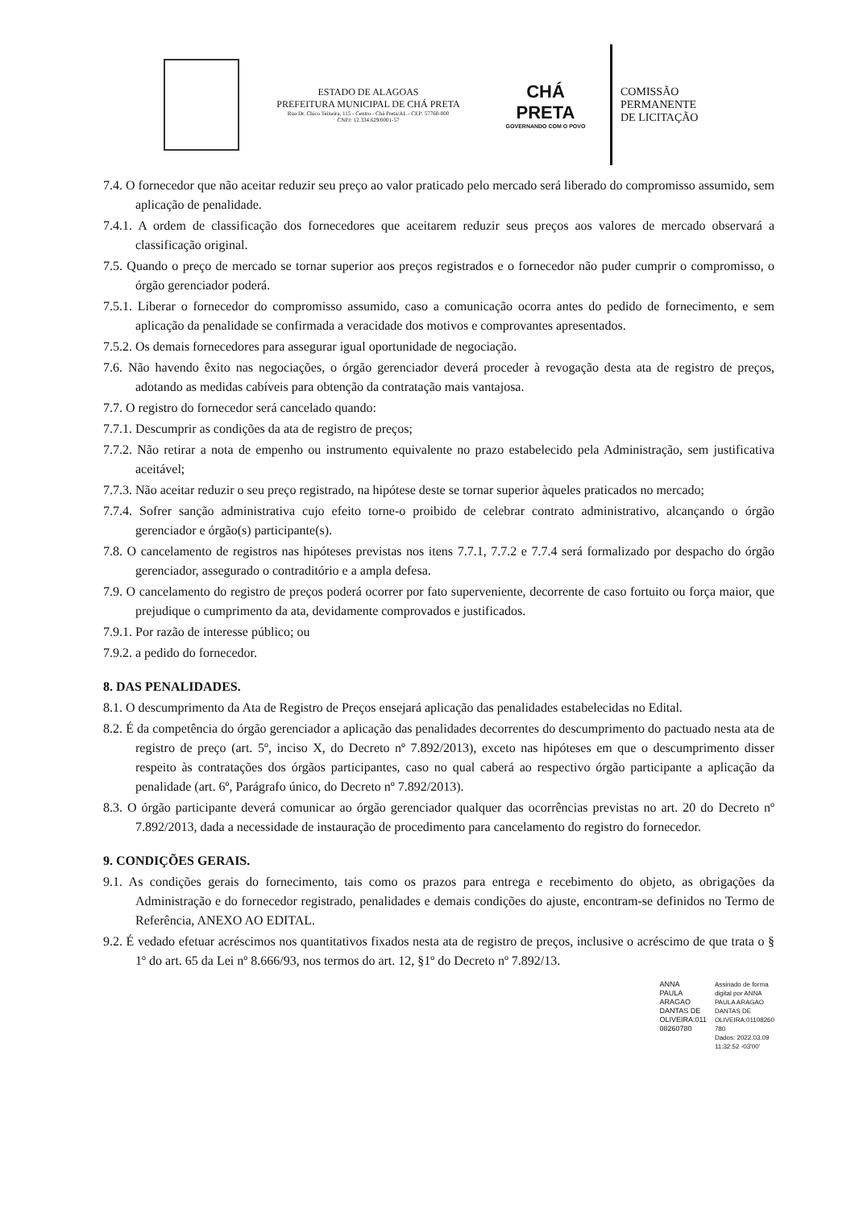ESTADO DE ALAGOAS
PREFEITURA MUNICIPAL DE CHÁ PRETA
Rua Dr. Chico Teixeira, 115 - Centro - Chá Preta/AL - CEP: 57760-000
CNPJ: 12.334.629/0001-57
CHÁ PRETA
GOVERNANDO COM O POVO
COMISSÃO
PERMANENTE
DE LICITAÇÃO
7.4. O fornecedor que não aceitar reduzir seu preço ao valor praticado pelo mercado será liberado do compromisso assumido, sem aplicação de penalidade.
7.4.1. A ordem de classificação dos fornecedores que aceitarem reduzir seus preços aos valores de mercado observará a classificação original.
7.5. Quando o preço de mercado se tornar superior aos preços registrados e o fornecedor não puder cumprir o compromisso, o órgão gerenciador poderá.
7.5.1. Liberar o fornecedor do compromisso assumido, caso a comunicação ocorra antes do pedido de fornecimento, e sem aplicação da penalidade se confirmada a veracidade dos motivos e comprovantes apresentados.
7.5.2. Os demais fornecedores para assegurar igual oportunidade de negociação.
7.6. Não havendo êxito nas negociações, o órgão gerenciador deverá proceder à revogação desta ata de registro de preços, adotando as medidas cabíveis para obtenção da contratação mais vantajosa.
7.7. O registro do fornecedor será cancelado quando:
7.7.1. Descumprir as condições da ata de registro de preços;
7.7.2. Não retirar a nota de empenho ou instrumento equivalente no prazo estabelecido pela Administração, sem justificativa aceitável;
7.7.3. Não aceitar reduzir o seu preço registrado, na hipótese deste se tornar superior àqueles praticados no mercado;
7.7.4. Sofrer sanção administrativa cujo efeito torne-o proibido de celebrar contrato administrativo, alcançando o órgão gerenciador e órgão(s) participante(s).
7.8. O cancelamento de registros nas hipóteses previstas nos itens 7.7.1, 7.7.2 e 7.7.4 será formalizado por despacho do órgão gerenciador, assegurado o contraditório e a ampla defesa.
7.9. O cancelamento do registro de preços poderá ocorrer por fato superveniente, decorrente de caso fortuito ou força maior, que prejudique o cumprimento da ata, devidamente comprovados e justificados.
7.9.1. Por razão de interesse público; ou
7.9.2. a pedido do fornecedor.
8. DAS PENALIDADES.
8.1. O descumprimento da Ata de Registro de Preços ensejará aplicação das penalidades estabelecidas no Edital.
8.2. É da competência do órgão gerenciador a aplicação das penalidades decorrentes do descumprimento do pactuado nesta ata de registro de preço (art. 5º, inciso X, do Decreto nº 7.892/2013), exceto nas hipóteses em que o descumprimento disser respeito às contratações dos órgãos participantes, caso no qual caberá ao respectivo órgão participante a aplicação da penalidade (art. 6º, Parágrafo único, do Decreto nº 7.892/2013).
8.3. O órgão participante deverá comunicar ao órgão gerenciador qualquer das ocorrências previstas no art. 20 do Decreto nº 7.892/2013, dada a necessidade de instauração de procedimento para cancelamento do registro do fornecedor.
9. CONDIÇÕES GERAIS.
9.1. As condições gerais do fornecimento, tais como os prazos para entrega e recebimento do objeto, as obrigações da Administração e do fornecedor registrado, penalidades e demais condições do ajuste, encontram-se definidos no Termo de Referência, ANEXO AO EDITAL.
9.2. É vedado efetuar acréscimos nos quantitativos fixados nesta ata de registro de preços, inclusive o acréscimo de que trata o § 1º do art. 65 da Lei nº 8.666/93, nos termos do art. 12, §1º do Decreto nº 7.892/13.
ANNA
PAULA
ARAGAO
DANTAS DE
OLIVEIRA:011
08260780
Assinado de forma
digital por ANNA
PAULA ARAGAO
DANTAS DE
OLIVEIRA:01108260
780
Dados: 2022.03.09
11:32:52 -03'00'